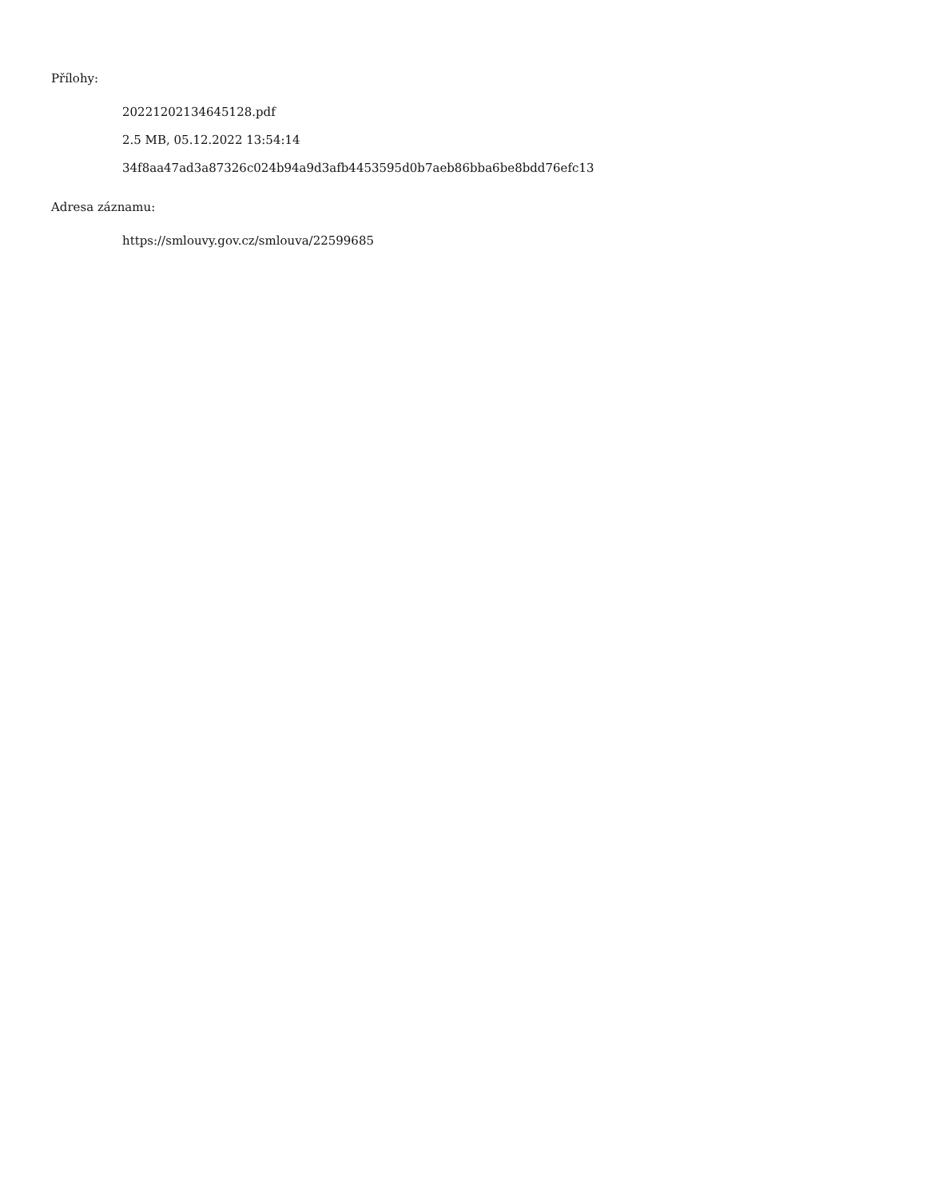Přílohy:
20221202134645128.pdf
2.5 MB, 05.12.2022 13:54:14
34f8aa47ad3a87326c024b94a9d3afb4453595d0b7aeb86bba6be8bdd76efc13
Adresa záznamu:
https://smlouvy.gov.cz/smlouva/22599685